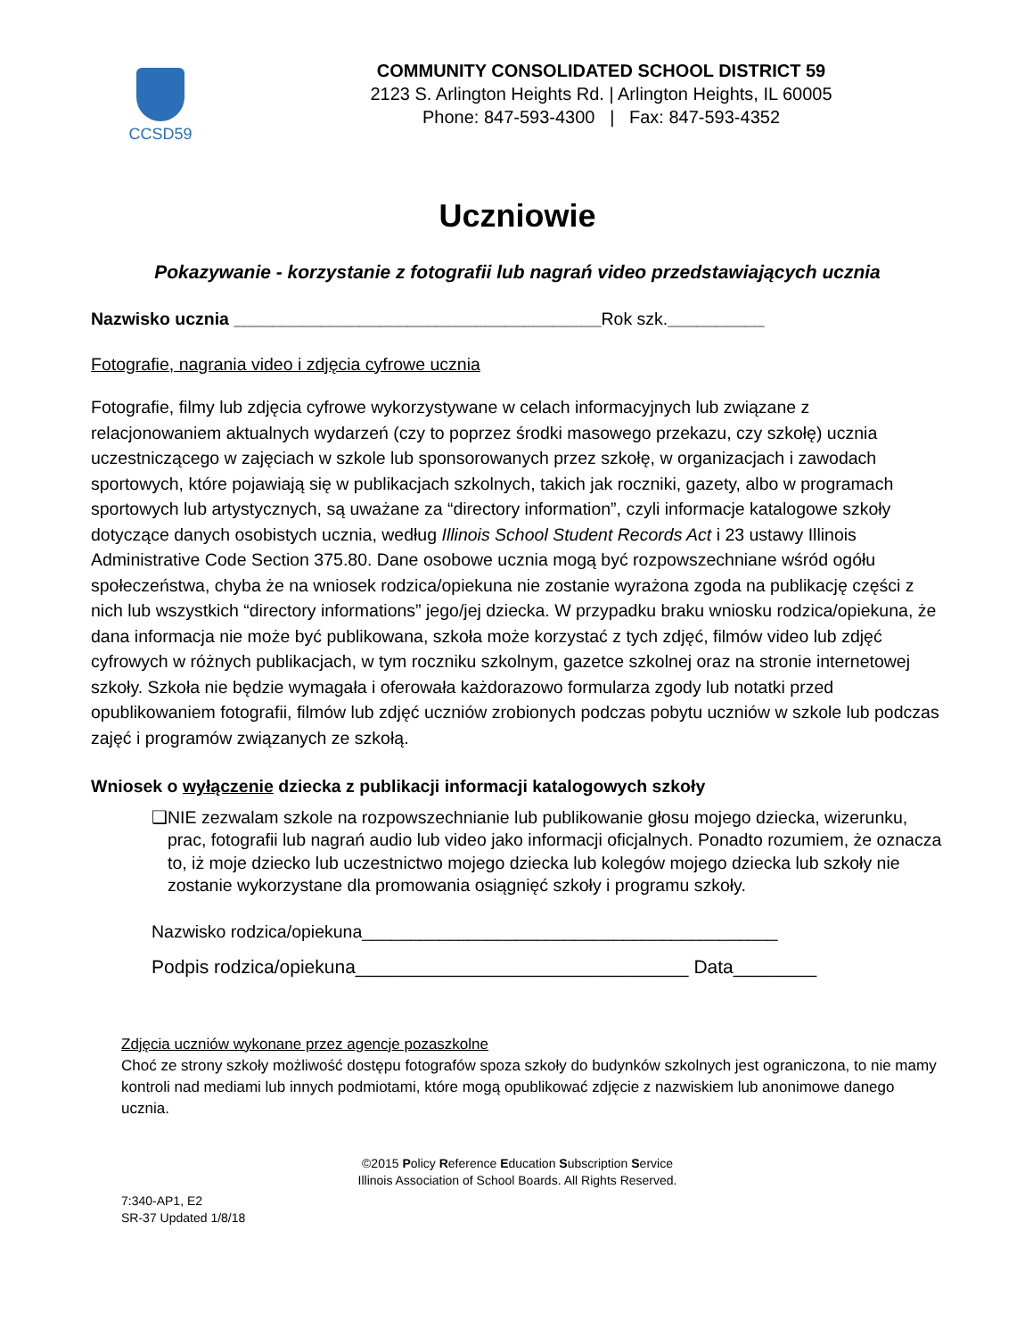CCSD59
COMMUNITY CONSOLIDATED SCHOOL DISTRICT 59
2123 S. Arlington Heights Rd. | Arlington Heights, IL 60005
Phone: 847-593-4300 | Fax: 847-593-4352
Uczniowie
Pokazywanie - korzystanie z fotografii lub nagrań video przedstawiających ucznia
Nazwisko ucznia ______________________________________Rok szk.__________
Fotografie, nagrania video i zdjęcia cyfrowe ucznia
Fotografie, filmy lub zdjęcia cyfrowe wykorzystywane w celach informacyjnych lub związane z relacjonowaniem aktualnych wydarzeń (czy to poprzez środki masowego przekazu, czy szkołę) ucznia uczestniczącego w zajęciach w szkole lub sponsorowanych przez szkołę, w organizacjach i zawodach sportowych, które pojawiają się w publikacjach szkolnych, takich jak roczniki, gazety, albo w programach sportowych lub artystycznych, są uważane za “directory information”, czyli informacje katalogowe szkoły dotyczące danych osobistych ucznia, według Illinois School Student Records Act i 23 ustawy Illinois Administrative Code Section 375.80. Dane osobowe ucznia mogą być rozpowszechniane wśród ogółu społeczeństwa, chyba że na wniosek rodzica/opiekuna nie zostanie wyrażona zgoda na publikację części z nich lub wszystkich “directory informations” jego/jej dziecka. W przypadku braku wniosku rodzica/opiekuna, że dana informacja nie może być publikowana, szkoła może korzystać z tych zdjęć, filmów video lub zdjęć cyfrowych w różnych publikacjach, w tym roczniku szkolnym, gazetce szkolnej oraz na stronie internetowej szkoły. Szkoła nie będzie wymagała i oferowała każdorazowo formularza zgody lub notatki przed opublikowaniem fotografii, filmów lub zdjęć uczniów zrobionych podczas pobytu uczniów w szkole lub podczas zajęć i programów związanych ze szkołą.
Wniosek o wyłączenie dziecka z publikacji informacji katalogowych szkoły
❑ NIE zezwalam szkole na rozpowszechnianie lub publikowanie głosu mojego dziecka, wizerunku, prac, fotografii lub nagrań audio lub video jako informacji oficjalnych. Ponadto rozumiem, że oznacza to, iż moje dziecko lub uczestnictwo mojego dziecka lub kolegów mojego dziecka lub szkoły nie zostanie wykorzystane dla promowania osiągnięć szkoły i programu szkoły.
Nazwisko rodzica/opiekuna___________________________________________
Podpis rodzica/opiekuna________________________________ Data________
Zdjęcia uczniów wykonane przez agencje pozaszkolne
Choć ze strony szkoły możliwość dostępu fotografów spoza szkoły do budynków szkolnych jest ograniczona, to nie mamy kontroli nad mediami lub innych podmiotami, które mogą opublikować zdjęcie z nazwiskiem lub anonimowe danego ucznia.
©2015 Policy Reference Education Subscription Service
Illinois Association of School Boards. All Rights Reserved.
7:340-AP1, E2
SR-37 Updated 1/8/18